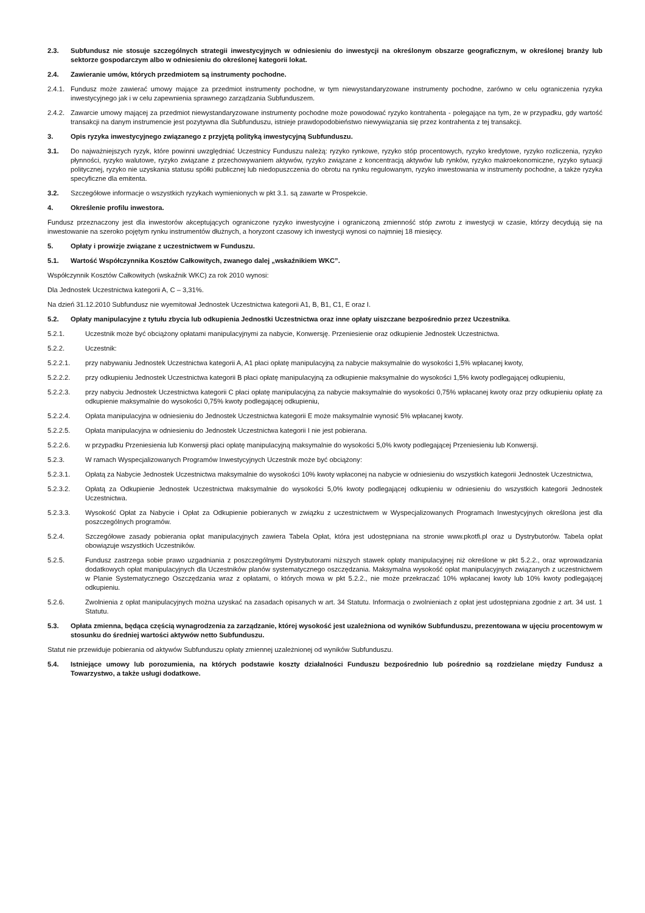2.3. Subfundusz nie stosuje szczególnych strategii inwestycyjnych w odniesieniu do inwestycji na określonym obszarze geograficznym, w określonej branży lub sektorze gospodarczym albo w odniesieniu do określonej kategorii lokat.
2.4. Zawieranie umów, których przedmiotem są instrumenty pochodne.
2.4.1. Fundusz może zawierać umowy mające za przedmiot instrumenty pochodne, w tym niewystandaryzowane instrumenty pochodne, zarówno w celu ograniczenia ryzyka inwestycyjnego jak i w celu zapewnienia sprawnego zarządzania Subfunduszem.
2.4.2. Zawarcie umowy mającej za przedmiot niewystandaryzowane instrumenty pochodne może powodować ryzyko kontrahenta - polegające na tym, że w przypadku, gdy wartość transakcji na danym instrumencie jest pozytywna dla Subfunduszu, istnieje prawdopodobieństwo niewywiązania się przez kontrahenta z tej transakcji.
3. Opis ryzyka inwestycyjnego związanego z przyjętą polityką inwestycyjną Subfunduszu.
3.1. Do najważniejszych ryzyk, które powinni uwzględniać Uczestnicy Funduszu należą: ryzyko rynkowe, ryzyko stóp procentowych, ryzyko kredytowe, ryzyko rozliczenia, ryzyko płynności, ryzyko walutowe, ryzyko związane z przechowywaniem aktywów, ryzyko związane z koncentracją aktywów lub rynków, ryzyko makroekonomiczne, ryzyko sytuacji politycznej, ryzyko nie uzyskania statusu spółki publicznej lub niedopuszczenia do obrotu na rynku regulowanym, ryzyko inwestowania w instrumenty pochodne, a także ryzyka specyficzne dla emitenta.
3.2. Szczegółowe informacje o wszystkich ryzykach wymienionych w pkt 3.1. są zawarte w Prospekcie.
4. Określenie profilu inwestora.
Fundusz przeznaczony jest dla inwestorów akceptujących ograniczone ryzyko inwestycyjne i ograniczoną zmienność stóp zwrotu z inwestycji w czasie, którzy decydują się na inwestowanie na szeroko pojętym rynku instrumentów dłużnych, a horyzont czasowy ich inwestycji wynosi co najmniej 18 miesięcy.
5. Opłaty i prowizje związane z uczestnictwem w Funduszu.
5.1. Wartość Współczynnika Kosztów Całkowitych, zwanego dalej „wskaźnikiem WKC”.
Współczynnik Kosztów Całkowitych (wskaźnik WKC) za rok 2010 wynosi:
Dla Jednostek Uczestnictwa kategorii A, C – 3,31%.
Na dzień 31.12.2010 Subfundusz nie wyemitował Jednostek Uczestnictwa kategorii A1, B, B1, C1, E oraz I.
5.2. Opłaty manipulacyjne z tytułu zbycia lub odkupienia Jednostki Uczestnictwa oraz inne opłaty uiszczane bezpośrednio przez Uczestnika.
5.2.1. Uczestnik może być obciążony opłatami manipulacyjnymi za nabycie, Konwersję. Przeniesienie oraz odkupienie Jednostek Uczestnictwa.
5.2.2. Uczestnik:
5.2.2.1. przy nabywaniu Jednostek Uczestnictwa kategorii A, A1 płaci opłatę manipulacyjną za nabycie maksymalnie do wysokości 1,5% wpłacanej kwoty,
5.2.2.2. przy odkupieniu Jednostek Uczestnictwa kategorii B płaci opłatę manipulacyjną za odkupienie maksymalnie do wysokości 1,5% kwoty podlegającej odkupieniu,
5.2.2.3. przy nabyciu Jednostek Uczestnictwa kategorii C płaci opłatę manipulacyjną za nabycie maksymalnie do wysokości 0,75% wpłacanej kwoty oraz przy odkupieniu opłatę za odkupienie maksymalnie do wysokości 0,75% kwoty podlegającej odkupieniu,
5.2.2.4. Opłata manipulacyjna w odniesieniu do Jednostek Uczestnictwa kategorii E może maksymalnie wynosić 5% wpłacanej kwoty.
5.2.2.5. Opłata manipulacyjna w odniesieniu do Jednostek Uczestnictwa kategorii I nie jest pobierana.
5.2.2.6. w przypadku Przeniesienia lub Konwersji płaci opłatę manipulacyjną maksymalnie do wysokości 5,0% kwoty podlegającej Przeniesieniu lub Konwersji.
5.2.3. W ramach Wyspecjalizowanych Programów Inwestycyjnych Uczestnik może być obciążony:
5.2.3.1. Opłatą za Nabycie Jednostek Uczestnictwa maksymalnie do wysokości 10% kwoty wpłaconej na nabycie w odniesieniu do wszystkich kategorii Jednostek Uczestnictwa,
5.2.3.2. Opłatą za Odkupienie Jednostek Uczestnictwa maksymalnie do wysokości 5,0% kwoty podlegającej odkupieniu w odniesieniu do wszystkich kategorii Jednostek Uczestnictwa.
5.2.3.3. Wysokość Opłat za Nabycie i Opłat za Odkupienie pobieranych w związku z uczestnictwem w Wyspecjalizowanych Programach Inwestycyjnych określona jest dla poszczególnych programów.
5.2.4. Szczegółowe zasady pobierania opłat manipulacyjnych zawiera Tabela Opłat, która jest udostępniana na stronie www.pkotfi.pl oraz u Dystrybutorów. Tabela opłat obowiązuje wszystkich Uczestników.
5.2.5. Fundusz zastrzega sobie prawo uzgadniania z poszczególnymi Dystrybutorami niższych stawek opłaty manipulacyjnej niż określone w pkt 5.2.2., oraz wprowadzania dodatkowych opłat manipulacyjnych dla Uczestników planów systematycznego oszczędzania. Maksymalna wysokość opłat manipulacyjnych związanych z uczestnictwem w Planie Systematycznego Oszczędzania wraz z opłatami, o których mowa w pkt 5.2.2., nie może przekraczać 10% wpłacanej kwoty lub 10% kwoty podlegającej odkupieniu.
5.2.6. Zwolnienia z opłat manipulacyjnych można uzyskać na zasadach opisanych w art. 34 Statutu. Informacja o zwolnieniach z opłat jest udostępniana zgodnie z art. 34 ust. 1 Statutu.
5.3. Opłata zmienna, będąca częścią wynagrodzenia za zarządzanie, której wysokość jest uzależniona od wyników Subfunduszu, prezentowana w ujęciu procentowym w stosunku do średniej wartości aktywów netto Subfunduszu.
Statut nie przewiduje pobierania od aktywów Subfunduszu opłaty zmiennej uzależnionej od wyników Subfunduszu.
5.4. Istniejące umowy lub porozumienia, na których podstawie koszty działalności Funduszu bezpośrednio lub pośrednio są rozdzielane między Fundusz a Towarzystwo, a także usługi dodatkowe.